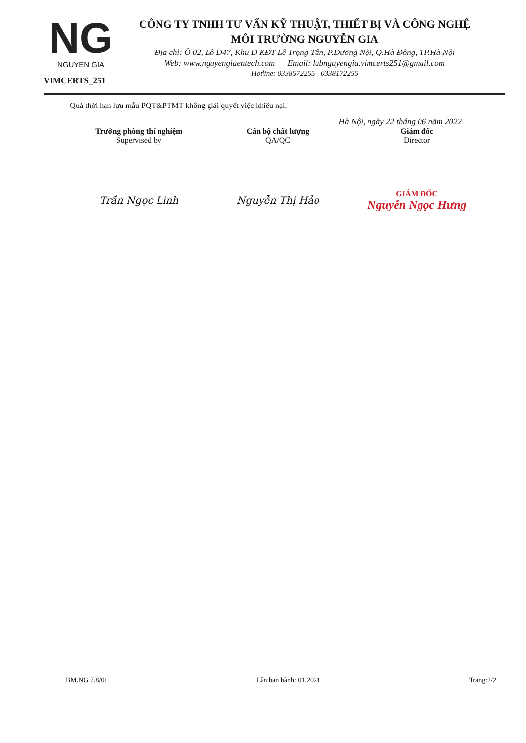NG
NGUYEN GIA
VIMCERTS_251
CÔNG TY TNHH TƯ VẤN KỸ THUẬT, THIẾT BỊ VÀ CÔNG NGHỆ
MÔI TRƯỜNG NGUYỄN GIA
Địa chỉ: Ô 02, Lô D47, Khu D KĐT Lê Trọng Tấn, P.Dương Nội, Q.Hà Đông, TP.Hà Nội
Web: www.nguyengiaentech.com Email: labnguyengia.vimcerts251@gmail.com
Hotline: 0338572255 - 0338172255
- Quá thời hạn lưu mẫu PQT&PTMT không giải quyết việc khiếu nại.
Hà Nội, ngày 22 tháng 06 năm 2022
Trưởng phòng thí nghiệm
Supervised by
Trần Ngọc Linh
Cán bộ chất lượng
QA/QC
Nguyễn Thị Hảo
Giám đốc
Director
GIÁM ĐỐC
Nguyễn Ngọc Hưng
BM.NG 7.8/01 Lần ban hành: 01.2021 Trang:2/2